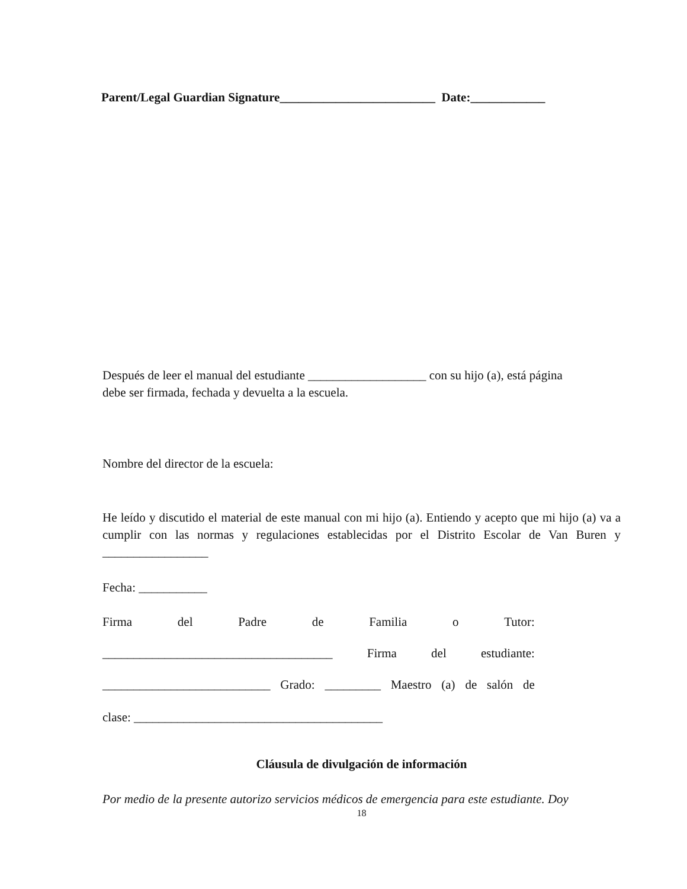Parent/Legal Guardian Signature_________________________ Date:____________
Después de leer el manual del estudiante ___________________ con su hijo (a), está página
debe ser firmada, fechada y devuelta a la escuela.
Nombre del director de la escuela:
He leído y discutido el material de este manual con mi hijo (a). Entiendo y acepto que mi hijo (a) va a cumplir con las normas y regulaciones establecidas por el Distrito Escolar de Van Buren y _________________
Fecha: ___________
Firma del Padre de Familia o Tutor:
_____________________________________ Firma del estudiante:
___________________________ Grado: _________ Maestro (a) de salón de
clase: ________________________________________
Cláusula de divulgación de información
Por medio de la presente autorizo servicios médicos de emergencia para este estudiante. Doy
18